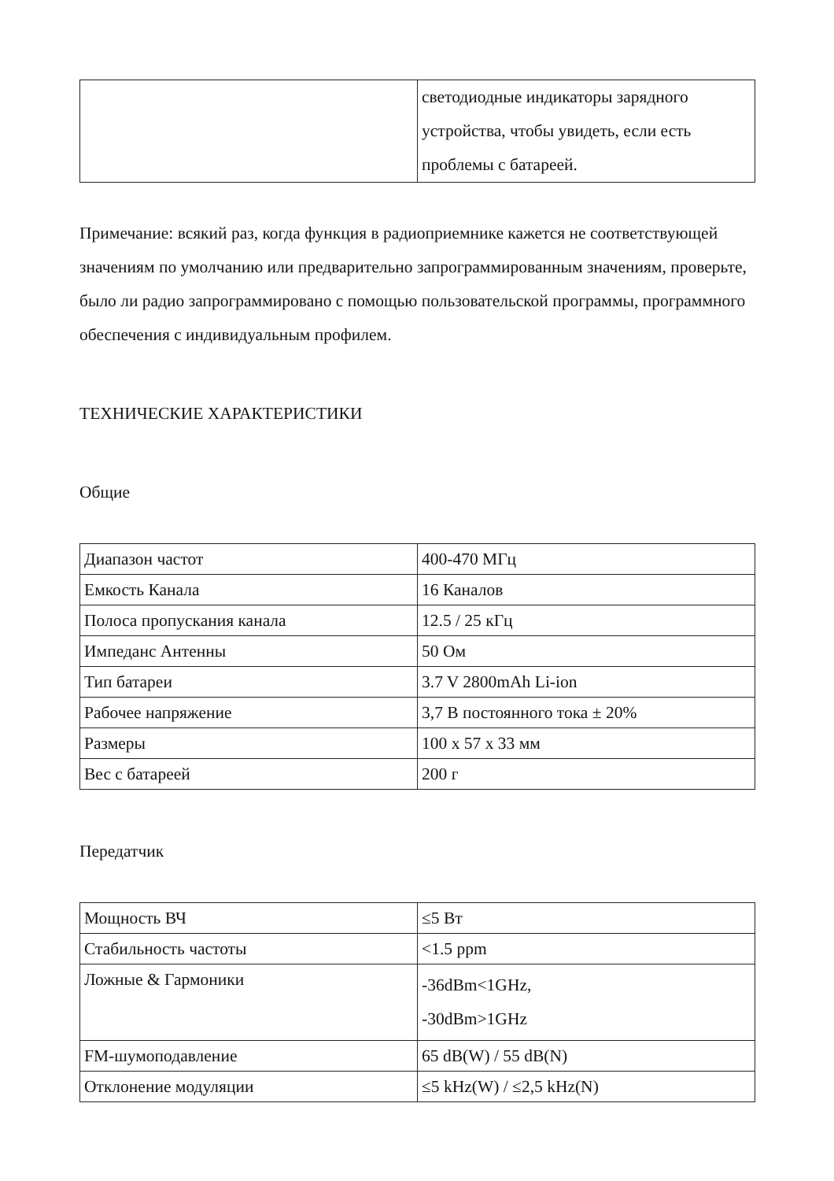| | светодиодные индикаторы зарядного устройства, чтобы увидеть, если есть проблемы с батареей. |
Примечание: всякий раз, когда функция в радиоприемнике кажется не соответствующей значениям по умолчанию или предварительно запрограммированным значениям, проверьте, было ли радио запрограммировано с помощью пользовательской программы, программного обеспечения с индивидуальным профилем.
ТЕХНИЧЕСКИЕ ХАРАКТЕРИСТИКИ
Общие
| Диапазон частот | 400-470 МГц |
| Емкость Канала | 16 Каналов |
| Полоса пропускания канала | 12.5 / 25 кГц |
| Импеданс Антенны | 50 Ом |
| Тип батареи | 3.7 V 2800mAh Li-ion |
| Рабочее напряжение | 3,7 В постоянного тока ± 20% |
| Размеры | 100 x 57 x 33 мм |
| Вес с батареей | 200 г |
Передатчик
| Мощность ВЧ | ≤5 Вт |
| Стабильность частоты | <1.5 ppm |
| Ложные & Гармоники | -36dBm<1GHz, -30dBm>1GHz |
| FM-шумоподавление | 65 dB(W) / 55 dB(N) |
| Отклонение модуляции | ≤5 kHz(W) / ≤2,5 kHz(N) |